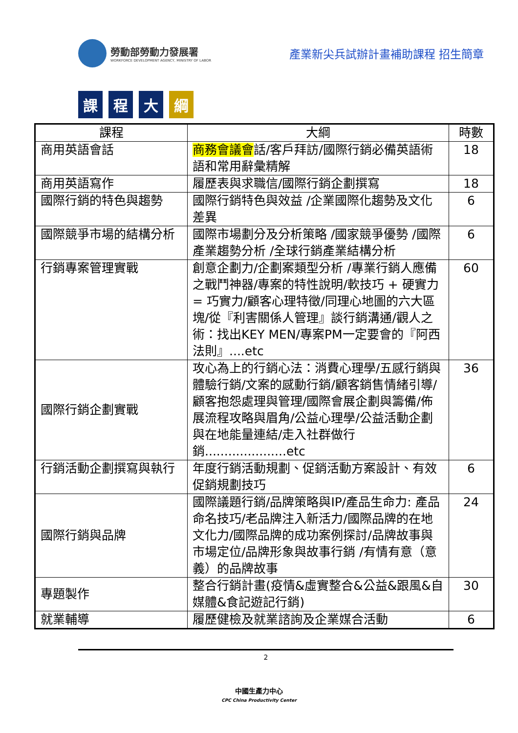勞動部勞動力發展署
WORKFORCE DEVELOPMENT AGENCY, MINISTRY OF LABOR
產業新尖兵試辦計畫補助課程 招生簡章
課程 大 綱
| 課程 | 大綱 | 時數 |
| --- | --- | --- |
| 商用英語會話 | 商務會議會 話/客戶拜訪/國際行銷必備英語術語和常用辭彙精解 | 18 |
| 商用英語寫作 | 履歷表與求職信/國際行銷企劃撰寫 | 18 |
| 國際行銷的特色與趨勢 | 國際行銷特色與效益 /企業國際化趨勢及文化差異 | 6 |
| 國際競爭市場的結構分析 | 國際市場劃分及分析策略 /國家競爭優勢 /國際產業趨勢分析 /全球行銷產業結構分析 | 6 |
| 行銷專案管理實戰 | 創意企劃力/企劃案類型分析 /專業行銷人應備之戰鬥神器/專案的特性說明/軟技巧 + 硬實力 = 巧實力/顧客心理特徵/同理心地圖的六大區塊/從『利害關係人管理』談行銷溝通/觀人之術：找出KEY MEN/專案PM一定要會的『阿西法則』....etc | 60 |
| 國際行銷企劃實戰 | 攻心為上的行銷心法：消費心理學/五感行銷與體驗行銷/文案的感動行銷/顧客銷售情緒引導/顧客抱怨處理與管理/國際會展企劃與籌備/佈展流程攻略與眉角/公益心理學/公益活動企劃與在地能量連結/走入社群做行銷.....................etc | 36 |
| 行銷活動企劃撰寫與執行 | 年度行銷活動規劃、促銷活動方案設計、有效促銷規劃技巧 | 6 |
| 國際行銷與品牌 | 國際議題行銷/品牌策略與IP/產品生命力: 產品命名技巧/老品牌注入新活力/國際品牌的在地文化力/國際品牌的成功案例探討/品牌故事與市場定位/品牌形象與故事行銷 /有情有意（意義）的品牌故事 | 24 |
| 專題製作 | 整合行銷計畫(疫情&虛實整合&公益&跟風&自媒體&食記遊記行銷) | 30 |
| 就業輔導 | 履歷健檢及就業諮詢及企業媒合活動 | 6 |
2
中國生產力中心
CPC China Productivity Center